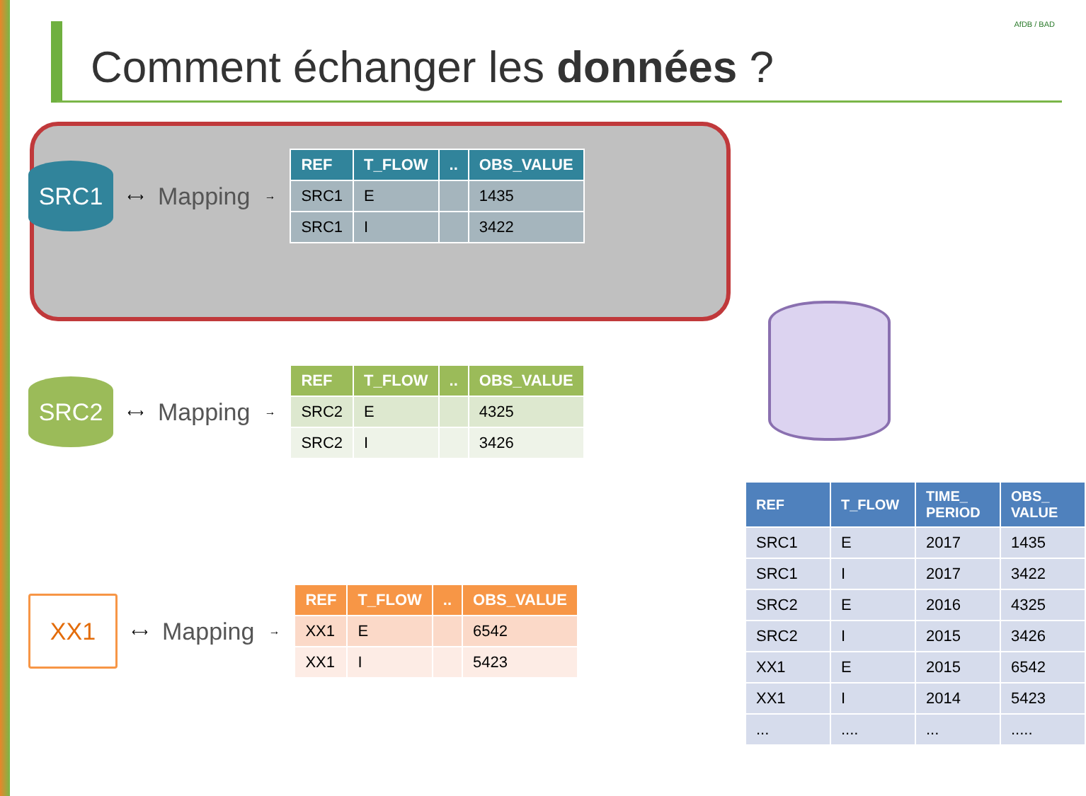Comment échanger les données ? AfDB / BAD
SRC1
⟷
Mapping
→
| REF | T_FLOW | .. | OBS_VALUE |
| --- | --- | --- | --- |
| SRC1 | E | | 1435 |
| SRC1 | I | | 3422 |
SRC2
⟷
Mapping
→
| REF | T_FLOW | .. | OBS_VALUE |
| --- | --- | --- | --- |
| SRC2 | E | | 4325 |
| SRC2 | I | | 3426 |
XX1
⟷
Mapping
→
| REF | T_FLOW | .. | OBS_VALUE |
| --- | --- | --- | --- |
| XX1 | E | | 6542 |
| XX1 | I | | 5423 |
| REF | T_FLOW | TIME_ PERIOD | OBS_ VALUE |
| --- | --- | --- | --- |
| SRC1 | E | 2017 | 1435 |
| SRC1 | I | 2017 | 3422 |
| SRC2 | E | 2016 | 4325 |
| SRC2 | I | 2015 | 3426 |
| XX1 | E | 2015 | 6542 |
| XX1 | I | 2014 | 5423 |
| ... | .... | ... | ..... |